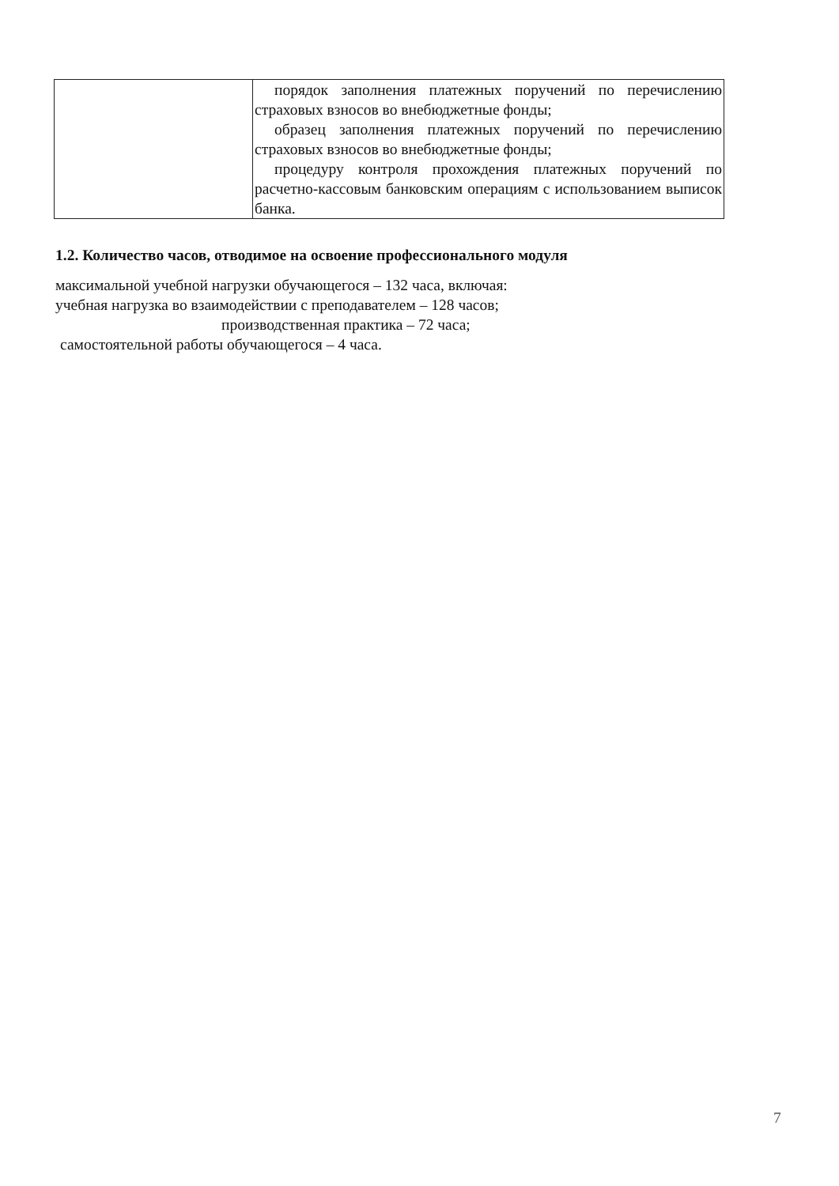| | порядок заполнения платежных поручений по перечислению страховых взносов во внебюджетные фонды; образец заполнения платежных поручений по перечислению страховых взносов во внебюджетные фонды; процедуру контроля прохождения платежных поручений по расчетно-кассовым банковским операциям с использованием выписок банка. |
1.2. Количество часов, отводимое на освоение профессионального модуля
максимальной учебной нагрузки обучающегося – 132 часа, включая:
учебная нагрузка во взаимодействии с преподавателем – 128 часов;
производственная практика – 72 часа;
самостоятельной работы обучающегося – 4 часа.
7